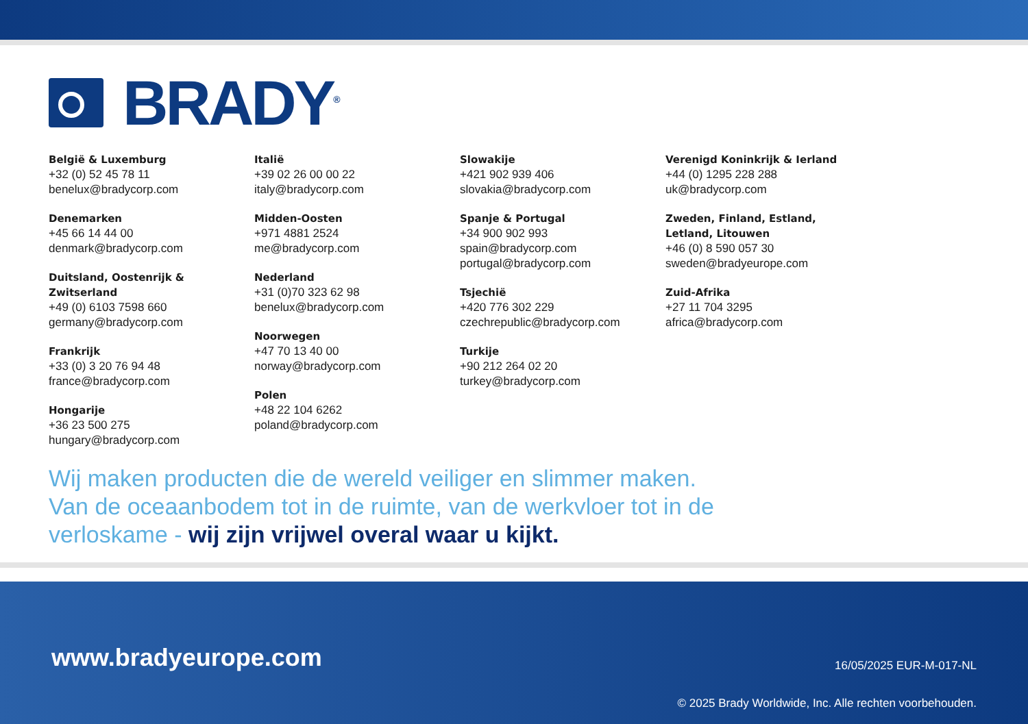BRADY<sup>®</sup>
België & Luxemburg
+32 (0) 52 45 78 11
benelux@bradycorp.com
Denemarken
+45 66 14 44 00
denmark@bradycorp.com
Duitsland, Oostenrijk &
Zwitserland
+49 (0) 6103 7598 660
germany@bradycorp.com
Frankrijk
+33 (0) 3 20 76 94 48
france@bradycorp.com
Hongarije
+36 23 500 275
hungary@bradycorp.com
Italië
+39 02 26 00 00 22
italy@bradycorp.com
Midden-Oosten
+971 4881 2524
me@bradycorp.com
Nederland
+31 (0)70 323 62 98
benelux@bradycorp.com
Noorwegen
+47 70 13 40 00
norway@bradycorp.com
Polen
+48 22 104 6262
poland@bradycorp.com
Slowakije
+421 902 939 406
slovakia@bradycorp.com
Spanje & Portugal
+34 900 902 993
spain@bradycorp.com
portugal@bradycorp.com
Tsjechië
+420 776 302 229
czechrepublic@bradycorp.com
Turkije
+90 212 264 02 20
turkey@bradycorp.com
Verenigd Koninkrijk & Ierland
+44 (0) 1295 228 288
uk@bradycorp.com
Zweden, Finland, Estland,
Letland, Litouwen
+46 (0) 8 590 057 30
sweden@bradyeurope.com
Zuid-Afrika
+27 11 704 3295
africa@bradycorp.com
Wij maken producten die de wereld veiliger en slimmer maken.
Van de oceaanbodem tot in de ruimte, van de werkvloer tot in de
verloskame - wij zijn vrijwel overal waar u kijkt.
www.bradyeurope.com
16/05/2025 EUR-M-017-NL
© 2025 Brady Worldwide, Inc. Alle rechten voorbehouden.